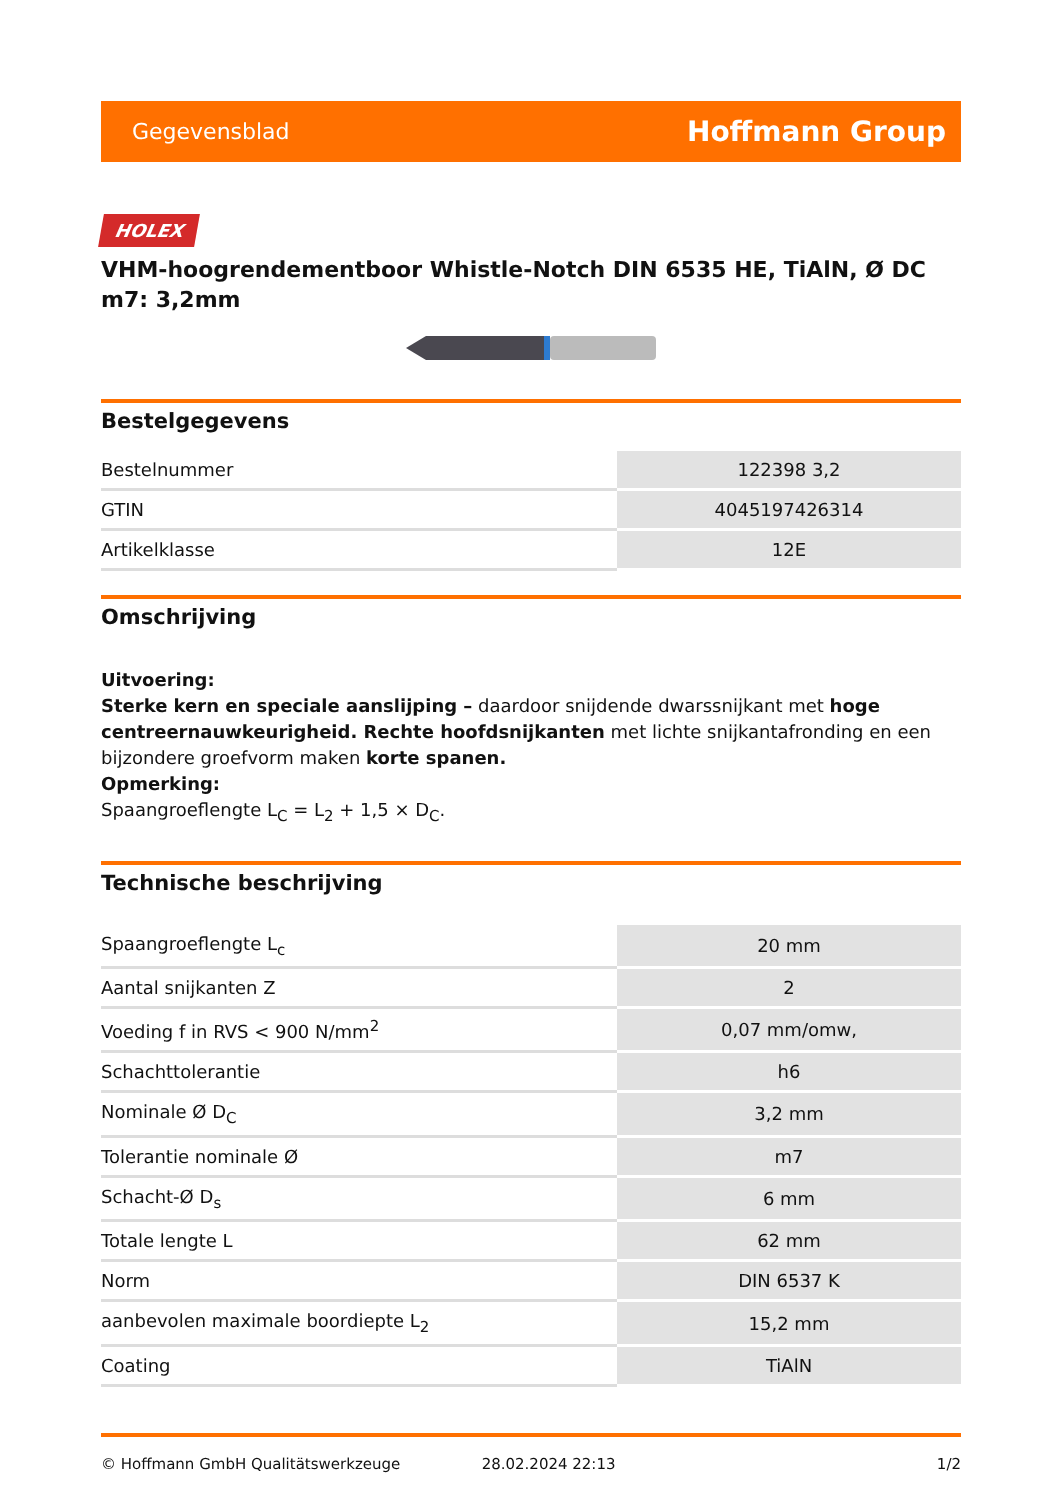Gegevensblad Hoffmann Group
HOLEX
VHM-hoogrendementboor Whistle-Notch DIN 6535 HE, TiAlN, Ø DC m7: 3,2mm
Bestelgegevens
| Bestelnummer | 122398 3,2 |
| GTIN | 4045197426314 |
| Artikelklasse | 12E |
Omschrijving
Uitvoering:
Sterke kern en speciale aanslijping – daardoor snijdende dwarssnijkant met hoge centreernauwkeurigheid. Rechte hoofdsnijkanten met lichte snijkantafronding en een bijzondere groefvorm maken korte spanen.
Opmerking:
Spaangroeflengte L<sub>C</sub> = L<sub>2</sub> + 1,5 × D<sub>C</sub>.
Technische beschrijving
| Spaangroeflengte L<sub>c</sub> | 20 mm |
| Aantal snijkanten Z | 2 |
| Voeding f in RVS < 900 N/mm<sup>2</sup> | 0,07 mm/omw, |
| Schachttolerantie | h6 |
| Nominale Ø D<sub>C</sub> | 3,2 mm |
| Tolerantie nominale Ø | m7 |
| Schacht-Ø D<sub>s</sub> | 6 mm |
| Totale lengte L | 62 mm |
| Norm | DIN 6537 K |
| aanbevolen maximale boordiepte L<sub>2</sub> | 15,2 mm |
| Coating | TiAlN |
© Hoffmann GmbH Qualitätswerkzeuge 28.02.2024 22:13 1/2